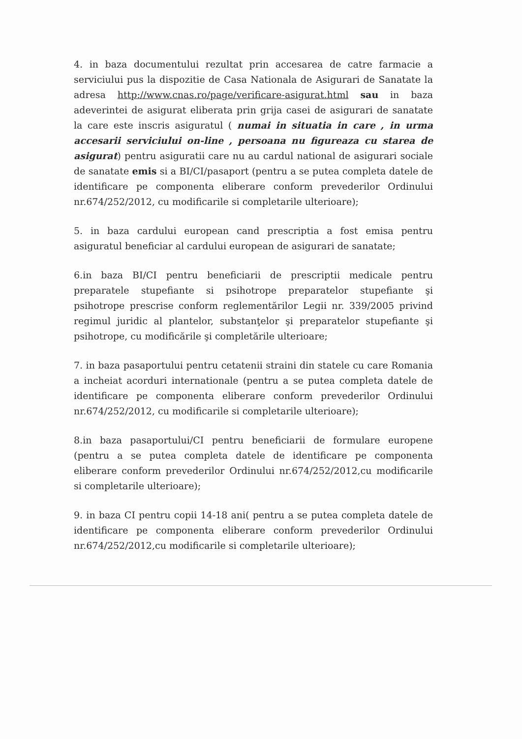4. in baza documentului rezultat prin accesarea de catre farmacie a serviciului pus la dispozitie de Casa Nationala de Asigurari de Sanatate la adresa http://www.cnas.ro/page/verificare-asigurat.html sau in baza adeverintei de asigurat eliberata prin grija casei de asigurari de sanatate la care este inscris asiguratul ( numai in situatia in care , in urma accesarii serviciului on-line , persoana nu figureaza cu starea de asigurat) pentru asiguratii care nu au cardul national de asigurari sociale de sanatate emis si a BI/CI/pasaport (pentru a se putea completa datele de identificare pe componenta eliberare conform prevederilor Ordinului nr.674/252/2012, cu modificarile si completarile ulterioare);
5. in baza cardului european cand prescriptia a fost emisa pentru asiguratul beneficiar al cardului european de asigurari de sanatate;
6.in baza BI/CI pentru beneficiarii de prescriptii medicale pentru preparatele stupefiante si psihotrope preparatelor stupefiante şi psihotrope prescrise conform reglementărilor Legii nr. 339/2005 privind regimul juridic al plantelor, substanţelor şi preparatelor stupefiante şi psihotrope, cu modificările şi completările ulterioare;
7. in baza pasaportului pentru cetatenii straini din statele cu care Romania a incheiat acorduri internationale (pentru a se putea completa datele de identificare pe componenta eliberare conform prevederilor Ordinului nr.674/252/2012, cu modificarile si completarile ulterioare);
8.in baza pasaportului/CI pentru beneficiarii de formulare europene (pentru a se putea completa datele de identificare pe componenta eliberare conform prevederilor Ordinului nr.674/252/2012,cu modificarile si completarile ulterioare);
9. in baza CI pentru copii 14-18 ani( pentru a se putea completa datele de identificare pe componenta eliberare conform prevederilor Ordinului nr.674/252/2012,cu modificarile si completarile ulterioare);